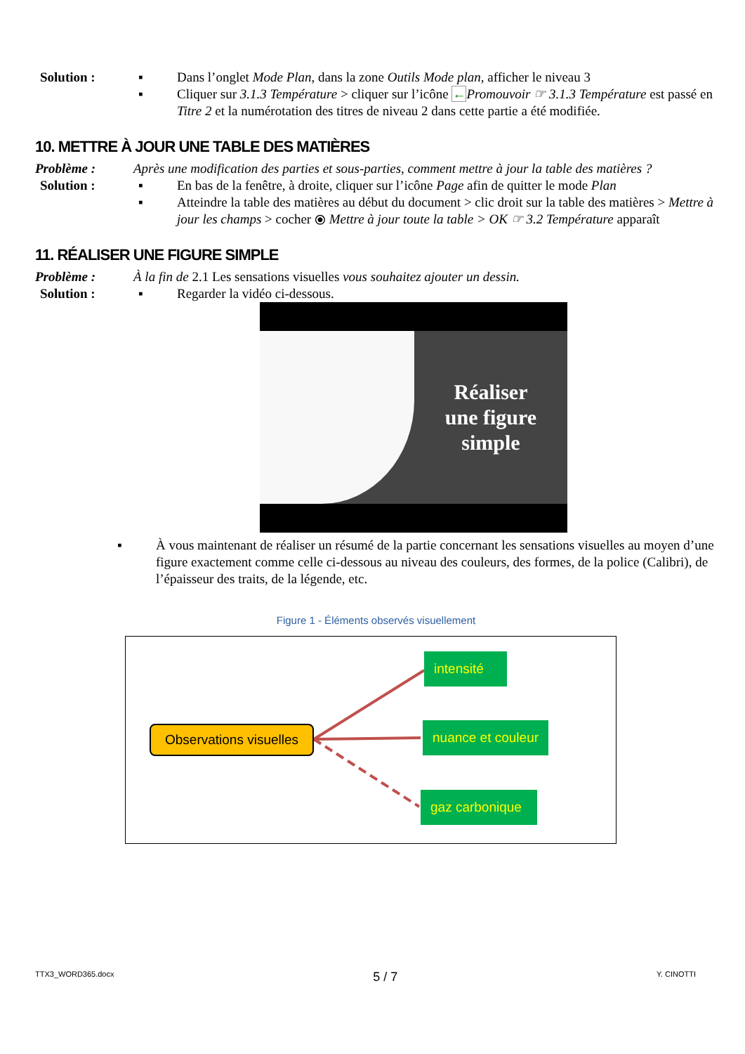Solution : ▪ Dans l’onglet Mode Plan, dans la zone Outils Mode plan, afficher le niveau 3
▪ Cliquer sur 3.1.3 Température > cliquer sur l’icône ←Promouvoir ☞ 3.1.3 Température est passé en Titre 2 et la numérotation des titres de niveau 2 dans cette partie a été modifiée.
10. METTRE À JOUR UNE TABLE DES MATIÈRES
Problème : Après une modification des parties et sous-parties, comment mettre à jour la table des matières ?
Solution : ▪ En bas de la fenêtre, à droite, cliquer sur l’icône Page afin de quitter le mode Plan
▪ Atteindre la table des matières au début du document > clic droit sur la table des matières > Mettre à jour les champs > cocher ⦿ Mettre à jour toute la table > OK ☞ 3.2 Température apparaît
11. RÉALISER UNE FIGURE SIMPLE
Problème : À la fin de 2.1 Les sensations visuelles vous souhaitez ajouter un dessin.
Solution : ▪ Regarder la vidéo ci-dessous.
Réaliser
une figure
simple
▪ À vous maintenant de réaliser un résumé de la partie concernant les sensations visuelles au moyen d’une figure exactement comme celle ci-dessous au niveau des couleurs, des formes, de la police (Calibri), de l’épaisseur des traits, de la légende, etc.
Figure 1 - Éléments observés visuellement
Observations visuelles
intensité
nuance et couleur
gaz carbonique
TTX3_WORD365.docx 5 / 7 Y. CINOTTI